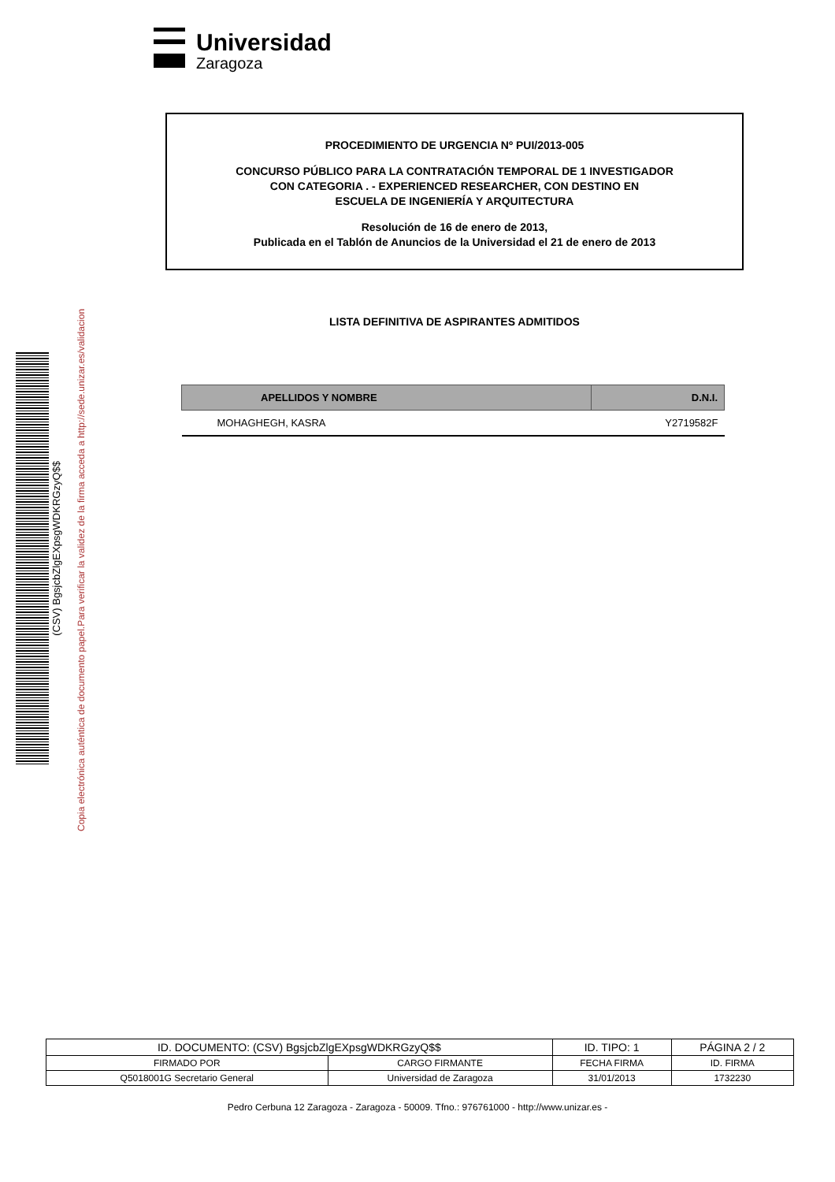Universidad
Zaragoza
PROCEDIMIENTO DE URGENCIA Nº PUI/2013-005
CONCURSO PÚBLICO PARA LA CONTRATACIÓN TEMPORAL DE 1 INVESTIGADOR
CON CATEGORIA . - EXPERIENCED RESEARCHER, CON DESTINO EN
ESCUELA DE INGENIERÍA Y ARQUITECTURA
Resolución de 16 de enero de 2013,
Publicada en el Tablón de Anuncios de la Universidad el 21 de enero de 2013
Copia electrónica auténtica de documento papel.Para verificar la validez de la firma acceda a http://sede.unizar.es/validacion
(CSV) BgsjcbZlgEXpsgWDKRGzyQ$$
LISTA DEFINITIVA DE ASPIRANTES ADMITIDOS
| APELLIDOS Y NOMBRE | D.N.I. |
| --- | --- |
| MOHAGHEGH, KASRA | Y2719582F |
| ID. DOCUMENTO: (CSV) BgsjcbZlgEXpsgWDKRGzyQ$$ | | ID. TIPO: 1 | PÁGINA 2 / 2 |
| FIRMADO POR | CARGO FIRMANTE | FECHA FIRMA | ID. FIRMA |
| Q5018001G Secretario General | Universidad de Zaragoza | 31/01/2013 | 1732230 |
Pedro Cerbuna 12 Zaragoza - Zaragoza - 50009. Tfno.: 976761000 - http://www.unizar.es -